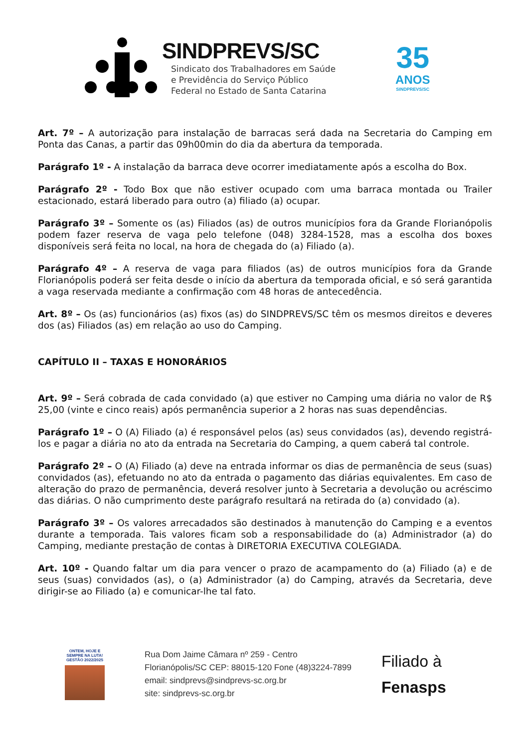SINDPREVS/SC
Sindicato dos Trabalhadores em Saúde
e Previdência do Serviço Público
Federal no Estado de Santa Catarina
35
ANOS
SINDPREVS/SC
Art. 7º – A autorização para instalação de barracas será dada na Secretaria do Camping em Ponta das Canas, a partir das 09h00min do dia da abertura da temporada.
Parágrafo 1º - A instalação da barraca deve ocorrer imediatamente após a escolha do Box.
Parágrafo 2º - Todo Box que não estiver ocupado com uma barraca montada ou Trailer estacionado, estará liberado para outro (a) filiado (a) ocupar.
Parágrafo 3º – Somente os (as) Filiados (as) de outros municípios fora da Grande Florianópolis podem fazer reserva de vaga pelo telefone (048) 3284-1528, mas a escolha dos boxes disponíveis será feita no local, na hora de chegada do (a) Filiado (a).
Parágrafo 4º – A reserva de vaga para filiados (as) de outros municípios fora da Grande Florianópolis poderá ser feita desde o início da abertura da temporada oficial, e só será garantida a vaga reservada mediante a confirmação com 48 horas de antecedência.
Art. 8º – Os (as) funcionários (as) fixos (as) do SINDPREVS/SC têm os mesmos direitos e deveres dos (as) Filiados (as) em relação ao uso do Camping.
CAPÍTULO II – TAXAS E HONORÁRIOS
Art. 9º – Será cobrada de cada convidado (a) que estiver no Camping uma diária no valor de R$ 25,00 (vinte e cinco reais) após permanência superior a 2 horas nas suas dependências.
Parágrafo 1º – O (A) Filiado (a) é responsável pelos (as) seus convidados (as), devendo registrá-los e pagar a diária no ato da entrada na Secretaria do Camping, a quem caberá tal controle.
Parágrafo 2º – O (A) Filiado (a) deve na entrada informar os dias de permanência de seus (suas) convidados (as), efetuando no ato da entrada o pagamento das diárias equivalentes. Em caso de alteração do prazo de permanência, deverá resolver junto à Secretaria a devolução ou acréscimo das diárias. O não cumprimento deste parágrafo resultará na retirada do (a) convidado (a).
Parágrafo 3º – Os valores arrecadados são destinados à manutenção do Camping e a eventos durante a temporada. Tais valores ficam sob a responsabilidade do (a) Administrador (a) do Camping, mediante prestação de contas à DIRETORIA EXECUTIVA COLEGIADA.
Art. 10º - Quando faltar um dia para vencer o prazo de acampamento do (a) Filiado (a) e de seus (suas) convidados (as), o (a) Administrador (a) do Camping, através da Secretaria, deve dirigir-se ao Filiado (a) e comunicar-lhe tal fato.
ONTEM, HOJE E SEMPRE NA LUTA!
GESTÃO 2022/2025
Rua Dom Jaime Câmara nº 259 - Centro
Florianópolis/SC CEP: 88015-120 Fone (48)3224-7899
email: sindprevs@sindprevs-sc.org.br
site: sindprevs-sc.org.br
Filiado à
Fenasps